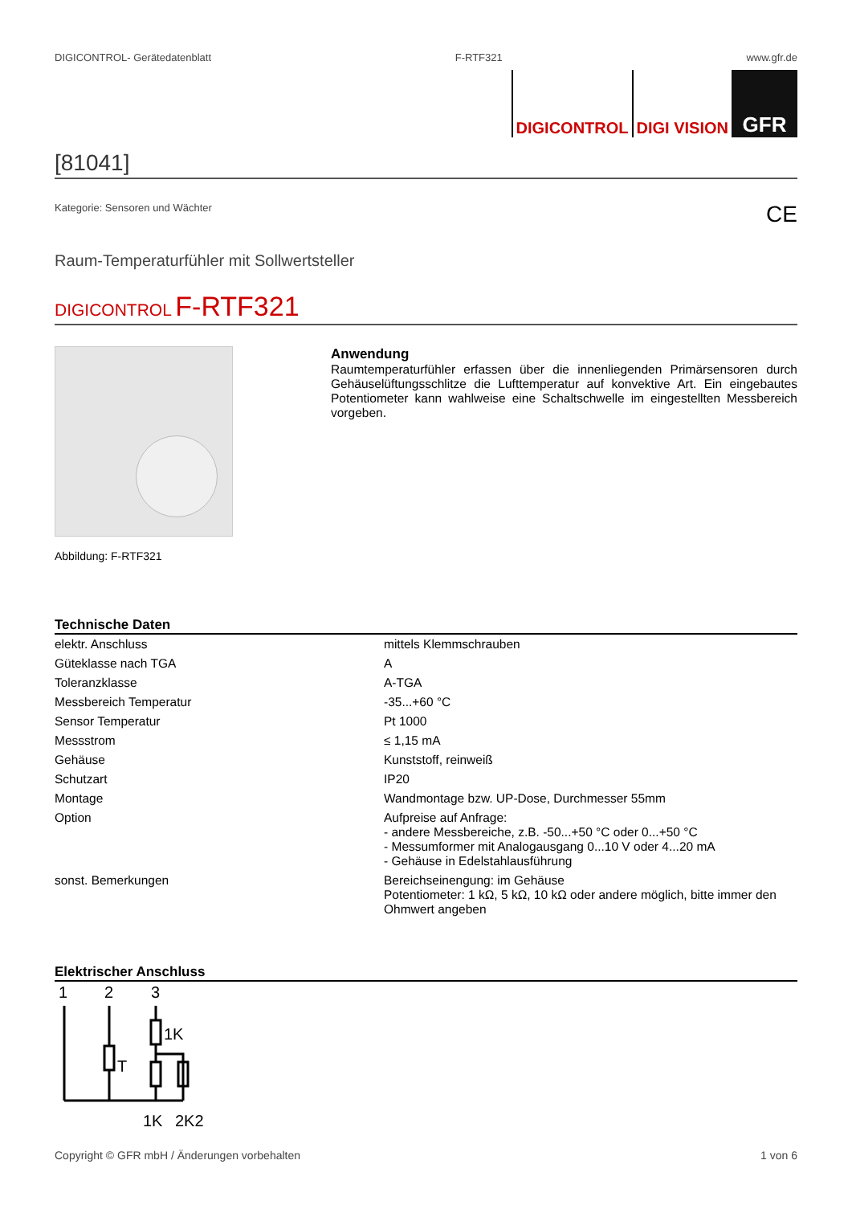DIGICONTROL- Gerätedatenblatt F-RTF321 www.gfr.de
DIGICONTROL DIGI VISION
GFR
[81041]
Kategorie: Sensoren und Wächter CE
Raum-Temperaturfühler mit Sollwertsteller
DIGICONTROL F-RTF321
Abbildung: F-RTF321
Anwendung
Raumtemperaturfühler erfassen über die innenliegenden Primärsensoren durch Gehäuselüftungsschlitze die Lufttemperatur auf konvektive Art. Ein eingebautes Potentiometer kann wahlweise eine Schaltschwelle im eingestellten Messbereich vorgeben.
Technische Daten
| elektr. Anschluss | mittels Klemmschrauben |
| Güteklasse nach TGA | A |
| Toleranzklasse | A-TGA |
| Messbereich Temperatur | -35...+60 °C |
| Sensor Temperatur | Pt 1000 |
| Messstrom | ≤ 1,15 mA |
| Gehäuse | Kunststoff, reinweiß |
| Schutzart | IP20 |
| Montage | Wandmontage bzw. UP-Dose, Durchmesser 55mm |
| Option | Aufpreise auf Anfrage: - andere Messbereiche, z.B. -50...+50 °C oder 0...+50 °C - Messumformer mit Analogausgang 0...10 V oder 4...20 mA - Gehäuse in Edelstahlausführung |
| sonst. Bemerkungen | Bereichseinengung: im Gehäuse Potentiometer: 1 kΩ, 5 kΩ, 10 kΩ oder andere möglich, bitte immer den Ohmwert angeben |
Elektrischer Anschluss
1
2
3
1K
T
1K
2K2
Copyright © GFR mbH / Änderungen vorbehalten 1 von 6